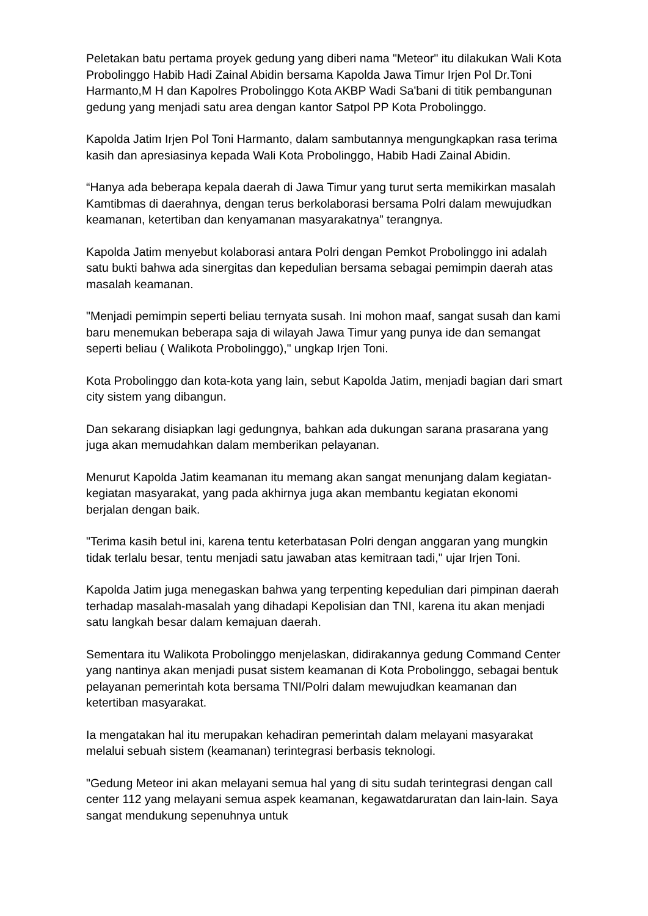Peletakan batu pertama proyek gedung yang diberi nama "Meteor" itu dilakukan Wali Kota Probolinggo Habib Hadi Zainal Abidin bersama Kapolda Jawa Timur Irjen Pol Dr.Toni Harmanto,M H dan Kapolres Probolinggo Kota AKBP Wadi Sa'bani di titik pembangunan gedung yang menjadi satu area dengan kantor Satpol PP Kota Probolinggo.
Kapolda Jatim Irjen Pol Toni Harmanto, dalam sambutannya mengungkapkan rasa terima kasih dan apresiasinya kepada Wali Kota Probolinggo, Habib Hadi Zainal Abidin.
“Hanya ada beberapa kepala daerah di Jawa Timur yang turut serta memikirkan masalah Kamtibmas di daerahnya, dengan terus berkolaborasi bersama Polri dalam mewujudkan keamanan, ketertiban dan kenyamanan masyarakatnya” terangnya.
Kapolda Jatim menyebut kolaborasi antara Polri dengan Pemkot Probolinggo ini adalah satu bukti bahwa ada sinergitas dan kepedulian bersama sebagai pemimpin daerah atas masalah keamanan.
"Menjadi pemimpin seperti beliau ternyata susah. Ini mohon maaf, sangat susah dan kami baru menemukan beberapa saja di wilayah Jawa Timur yang punya ide dan semangat seperti beliau ( Walikota Probolinggo)," ungkap Irjen Toni.
Kota Probolinggo dan kota-kota yang lain, sebut Kapolda Jatim, menjadi bagian dari smart city sistem yang dibangun.
Dan sekarang disiapkan lagi gedungnya, bahkan ada dukungan sarana prasarana yang juga akan memudahkan dalam memberikan pelayanan.
Menurut Kapolda Jatim keamanan itu memang akan sangat menunjang dalam kegiatan-kegiatan masyarakat, yang pada akhirnya juga akan membantu kegiatan ekonomi berjalan dengan baik.
"Terima kasih betul ini, karena tentu keterbatasan Polri dengan anggaran yang mungkin tidak terlalu besar, tentu menjadi satu jawaban atas kemitraan tadi," ujar Irjen Toni.
Kapolda Jatim juga menegaskan bahwa yang terpenting kepedulian dari pimpinan daerah terhadap masalah-masalah yang dihadapi Kepolisian dan TNI, karena itu akan menjadi satu langkah besar dalam kemajuan daerah.
Sementara itu Walikota Probolinggo menjelaskan, didirakannya gedung Command Center yang nantinya akan menjadi pusat sistem keamanan di Kota Probolinggo, sebagai bentuk pelayanan pemerintah kota bersama TNI/Polri dalam mewujudkan keamanan dan ketertiban masyarakat.
Ia mengatakan hal itu merupakan kehadiran pemerintah dalam melayani masyarakat melalui sebuah sistem (keamanan) terintegrasi berbasis teknologi.
"Gedung Meteor ini akan melayani semua hal yang di situ sudah terintegrasi dengan call center 112 yang melayani semua aspek keamanan, kegawatdaruratan dan lain-lain. Saya sangat mendukung sepenuhnya untuk